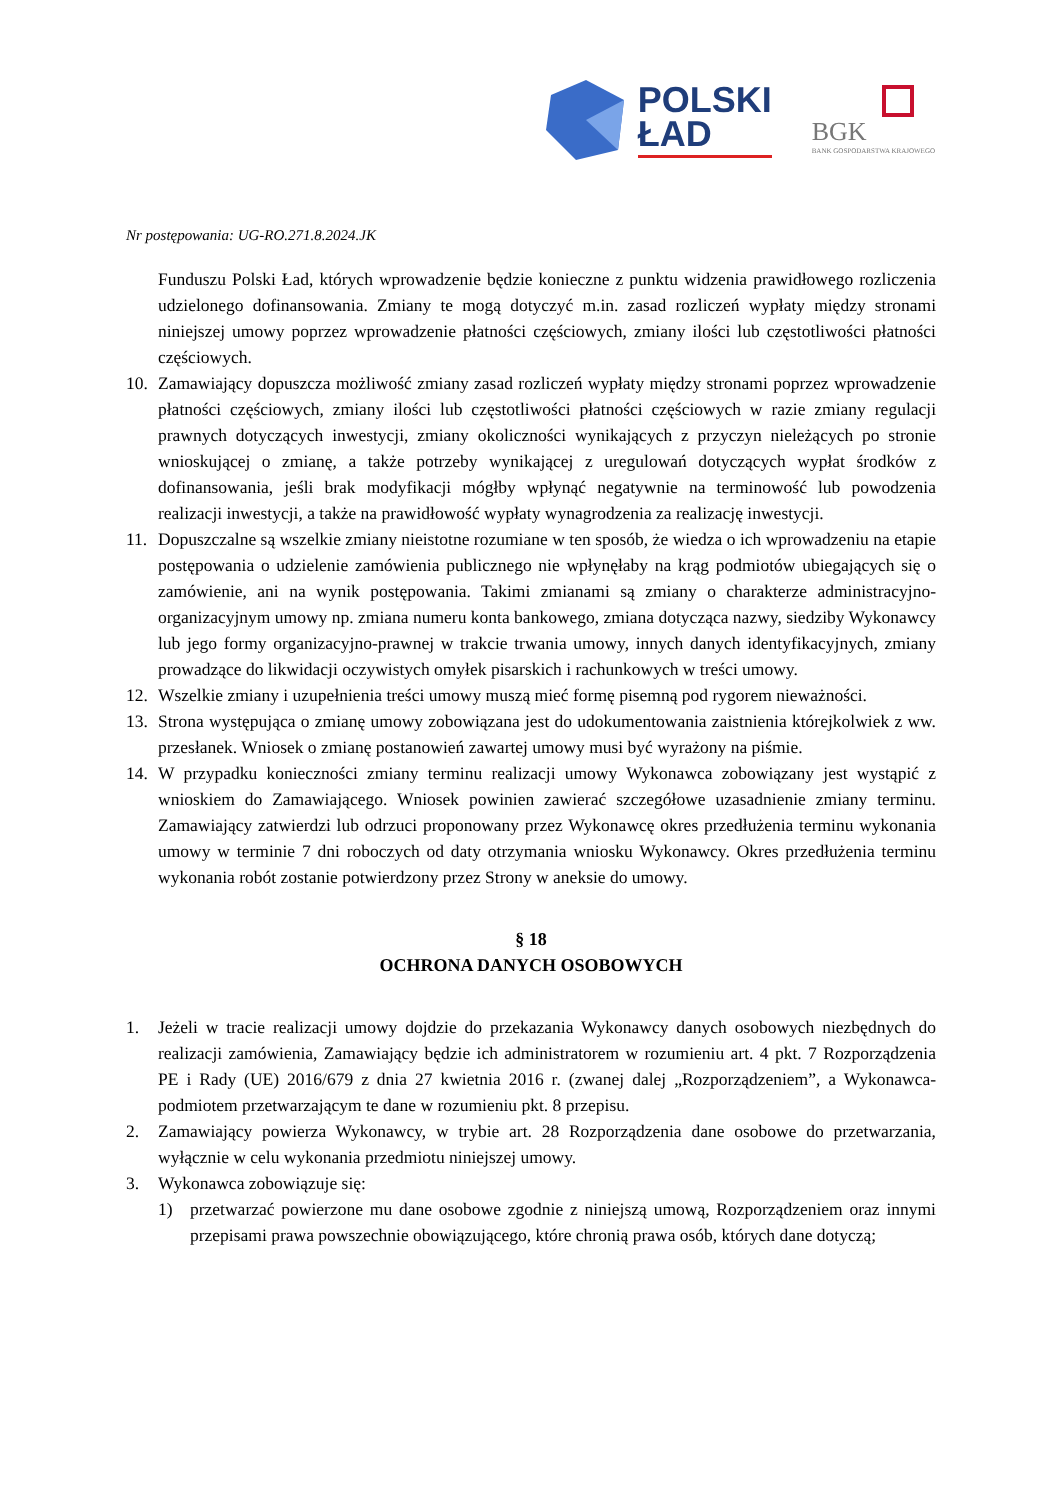POLSKI
ŁAD
BGK
BANK GOSPODARSTWA KRAJOWEGO
Nr postępowania: UG-RO.271.8.2024.JK
Funduszu Polski Ład, których wprowadzenie będzie konieczne z punktu widzenia prawidłowego rozliczenia udzielonego dofinansowania. Zmiany te mogą dotyczyć m.in. zasad rozliczeń wypłaty między stronami niniejszej umowy poprzez wprowadzenie płatności częściowych, zmiany ilości lub częstotliwości płatności częściowych.
10. Zamawiający dopuszcza możliwość zmiany zasad rozliczeń wypłaty między stronami poprzez wprowadzenie płatności częściowych, zmiany ilości lub częstotliwości płatności częściowych w razie zmiany regulacji prawnych dotyczących inwestycji, zmiany okoliczności wynikających z przyczyn nieleżących po stronie wnioskującej o zmianę, a także potrzeby wynikającej z uregulowań dotyczących wypłat środków z dofinansowania, jeśli brak modyfikacji mógłby wpłynąć negatywnie na terminowość lub powodzenia realizacji inwestycji, a także na prawidłowość wypłaty wynagrodzenia za realizację inwestycji.
11. Dopuszczalne są wszelkie zmiany nieistotne rozumiane w ten sposób, że wiedza o ich wprowadzeniu na etapie postępowania o udzielenie zamówienia publicznego nie wpłynęłaby na krąg podmiotów ubiegających się o zamówienie, ani na wynik postępowania. Takimi zmianami są zmiany o charakterze administracyjno- organizacyjnym umowy np. zmiana numeru konta bankowego, zmiana dotycząca nazwy, siedziby Wykonawcy lub jego formy organizacyjno-prawnej w trakcie trwania umowy, innych danych identyfikacyjnych, zmiany prowadzące do likwidacji oczywistych omyłek pisarskich i rachunkowych w treści umowy.
12. Wszelkie zmiany i uzupełnienia treści umowy muszą mieć formę pisemną pod rygorem nieważności.
13. Strona występująca o zmianę umowy zobowiązana jest do udokumentowania zaistnienia którejkolwiek z ww. przesłanek. Wniosek o zmianę postanowień zawartej umowy musi być wyrażony na piśmie.
14. W przypadku konieczności zmiany terminu realizacji umowy Wykonawca zobowiązany jest wystąpić z wnioskiem do Zamawiającego. Wniosek powinien zawierać szczegółowe uzasadnienie zmiany terminu. Zamawiający zatwierdzi lub odrzuci proponowany przez Wykonawcę okres przedłużenia terminu wykonania umowy w terminie 7 dni roboczych od daty otrzymania wniosku Wykonawcy. Okres przedłużenia terminu wykonania robót zostanie potwierdzony przez Strony w aneksie do umowy.
§ 18
OCHRONA DANYCH OSOBOWYCH
1. Jeżeli w tracie realizacji umowy dojdzie do przekazania Wykonawcy danych osobowych niezbędnych do realizacji zamówienia, Zamawiający będzie ich administratorem w rozumieniu art. 4 pkt. 7 Rozporządzenia PE i Rady (UE) 2016/679 z dnia 27 kwietnia 2016 r. (zwanej dalej „Rozporządzeniem”, a Wykonawca- podmiotem przetwarzającym te dane w rozumieniu pkt. 8 przepisu.
2. Zamawiający powierza Wykonawcy, w trybie art. 28 Rozporządzenia dane osobowe do przetwarzania, wyłącznie w celu wykonania przedmiotu niniejszej umowy.
3. Wykonawca zobowiązuje się:
1) przetwarzać powierzone mu dane osobowe zgodnie z niniejszą umową, Rozporządzeniem oraz innymi przepisami prawa powszechnie obowiązującego, które chronią prawa osób, których dane dotyczą;